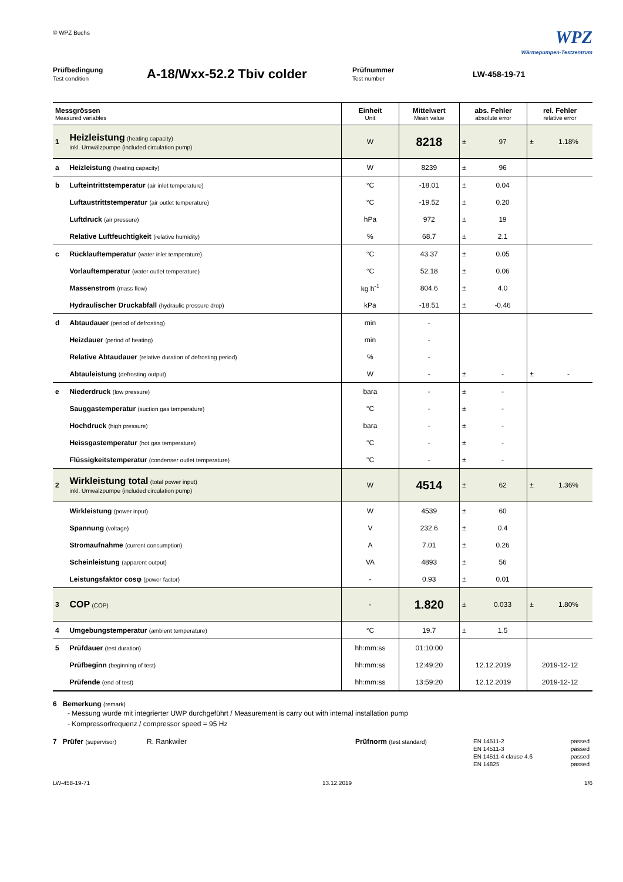© WPZ Buchs
WPZ
Wärmepumpen-Testzentrum
Prüfbedingung
Test condition
A-18/Wxx-52.2 Tbiv colder
Prüfnummer
Test number
LW-458-19-71
| Messgrössen Measured variables | | Einheit Unit | Mittelwert Mean value | abs. Fehler absolute error | | rel. Fehler relative error | |
| --- | --- | --- | --- | --- | --- | --- | --- |
| 1 | Heizleistung (heating capacity) inkl. Umwälzpumpe (included circulation pump) | W | 8218 | ± | 97 | ± | 1.18% |
| a | Heizleistung (heating capacity) | W | 8239 | ± | 96 | | |
| b | Lufteintrittstemperatur (air inlet temperature) | °C | -18.01 | ± | 0.04 | | |
| | Luftaustrittstemperatur (air outlet temperature) | °C | -19.52 | ± | 0.20 | | |
| | Luftdruck (air pressure) | hPa | 972 | ± | 19 | | |
| | Relative Luftfeuchtigkeit (relative humidity) | % | 68.7 | ± | 2.1 | | |
| c | Rücklauftemperatur (water inlet temperature) | °C | 43.37 | ± | 0.05 | | |
| | Vorlauftemperatur (water outlet temperature) | °C | 52.18 | ± | 0.06 | | |
| | Massenstrom (mass flow) | kg h<sup>-1</sup> | 804.6 | ± | 4.0 | | |
| | Hydraulischer Druckabfall (hydraulic pressure drop) | kPa | -18.51 | ± | -0.46 | | |
| d | Abtaudauer (period of defrosting) | min | - | | | | |
| | Heizdauer (period of heating) | min | - | | | | |
| | Relative Abtaudauer (relative duration of defrosting period) | % | - | | | | |
| | Abtauleistung (defrosting output) | W | - | ± | - | ± | - |
| e | Niederdruck (low pressure) | bara | - | ± | - | | |
| | Sauggastemperatur (suction gas temperature) | °C | - | ± | - | | |
| | Hochdruck (high pressure) | bara | - | ± | - | | |
| | Heissgastemperatur (hot gas temperature) | °C | - | ± | - | | |
| | Flüssigkeitstemperatur (condenser outlet temperature) | °C | - | ± | - | | |
| 2 | Wirkleistung total (total power input) inkl. Umwälzpumpe (included circulation pump) | W | 4514 | ± | 62 | ± | 1.36% |
| | Wirkleistung (power input) | W | 4539 | ± | 60 | | |
| | Spannung (voltage) | V | 232.6 | ± | 0.4 | | |
| | Stromaufnahme (current consumption) | A | 7.01 | ± | 0.26 | | |
| | Scheinleistung (apparent output) | VA | 4893 | ± | 56 | | |
| | Leistungsfaktor cosφ (power factor) | - | 0.93 | ± | 0.01 | | |
| 3 | COP (COP) | - | 1.820 | ± | 0.033 | ± | 1.80% |
| 4 | Umgebungstemperatur (ambient temperature) | °C | 19.7 | ± | 1.5 | | |
| 5 | Prüfdauer (test duration) | hh:mm:ss | 01:10:00 | | | | |
| | Prüfbeginn (beginning of test) | hh:mm:ss | 12:49:20 | 12.12.2019 | | 2019-12-12 | |
| | Prüfende (end of test) | hh:mm:ss | 13:59:20 | 12.12.2019 | | 2019-12-12 | |
6 Bemerkung (remark)
- Messung wurde mit integrierter UWP durchgeführt / Measurement is carry out with internal installation pump
- Kompressorfrequenz / compressor speed = 95 Hz
7 Prüfer (supervisor)
R. Rankwiler Prüfnorm (test standard)
| EN 14511-2 | passed |
| EN 14511-3 | passed |
| EN 14511-4 clause 4.6 | passed |
| EN 14825 | passed |
LW-458-19-71 13.12.2019 1/6